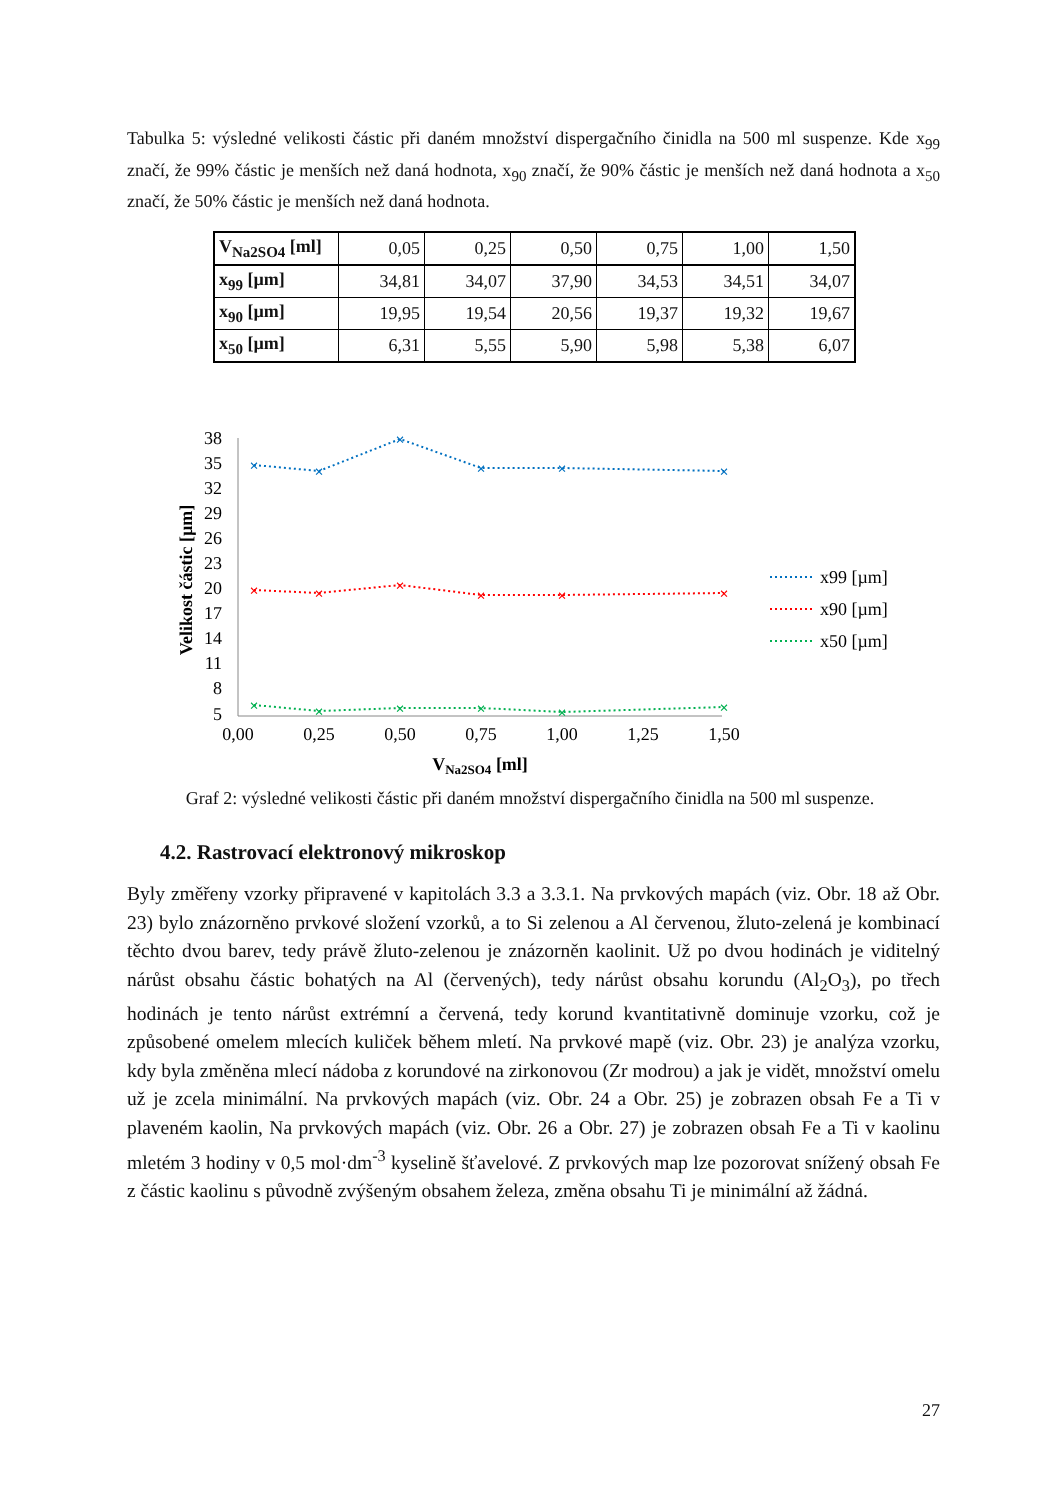Tabulka 5: výsledné velikosti částic při daném množství dispergačního činidla na 500 ml suspenze. Kde x<sub>99</sub> značí, že 99% částic je menších než daná hodnota, x<sub>90</sub> značí, že 90% částic je menších než daná hodnota a x<sub>50</sub> značí, že 50% částic je menších než daná hodnota.
| V<sub>Na2SO4</sub> [ml] | 0,05 | 0,25 | 0,50 | 0,75 | 1,00 | 1,50 |
| x<sub>99</sub> [µm] | 34,81 | 34,07 | 37,90 | 34,53 | 34,51 | 34,07 |
| x<sub>90</sub> [µm] | 19,95 | 19,54 | 20,56 | 19,37 | 19,32 | 19,67 |
| x<sub>50</sub> [µm] | 6,31 | 5,55 | 5,90 | 5,98 | 5,38 | 6,07 |
Velikost částic [µm]
38
35
32
29
26
23
20
17
14
11
8
5
0,00
0,25
0,50
0,75
1,00
1,25
1,50
VNa2SO4 [ml]
×
×
×
×
×
×
×
×
×
×
×
×
×
×
×
×
×
×
x99 [µm]
x90 [µm]
x50 [µm]
Graf 2: výsledné velikosti částic při daném množství dispergačního činidla na 500 ml suspenze.
4.2. Rastrovací elektronový mikroskop
Byly změřeny vzorky připravené v kapitolách 3.3 a 3.3.1. Na prvkových mapách (viz. Obr. 18 až Obr. 23) bylo znázorněno prvkové složení vzorků, a to Si zelenou a Al červenou, žluto-zelená je kombinací těchto dvou barev, tedy právě žluto-zelenou je znázorněn kaolinit. Už po dvou hodinách je viditelný nárůst obsahu částic bohatých na Al (červených), tedy nárůst obsahu korundu (Al<sub>2</sub>O<sub>3</sub>), po třech hodinách je tento nárůst extrémní a červená, tedy korund kvantitativně dominuje vzorku, což je způsobené omelem mlecích kuliček během mletí. Na prvkové mapě (viz. Obr. 23) je analýza vzorku, kdy byla změněna mlecí nádoba z korundové na zirkonovou (Zr modrou) a jak je vidět, množství omelu už je zcela minimální. Na prvkových mapách (viz. Obr. 24 a Obr. 25) je zobrazen obsah Fe a Ti v plaveném kaolin, Na prvkových mapách (viz. Obr. 26 a Obr. 27) je zobrazen obsah Fe a Ti v kaolinu mletém 3 hodiny v 0,5 mol·dm<sup>-3</sup> kyselině šťavelové. Z prvkových map lze pozorovat snížený obsah Fe z částic kaolinu s původně zvýšeným obsahem železa, změna obsahu Ti je minimální až žádná.
27